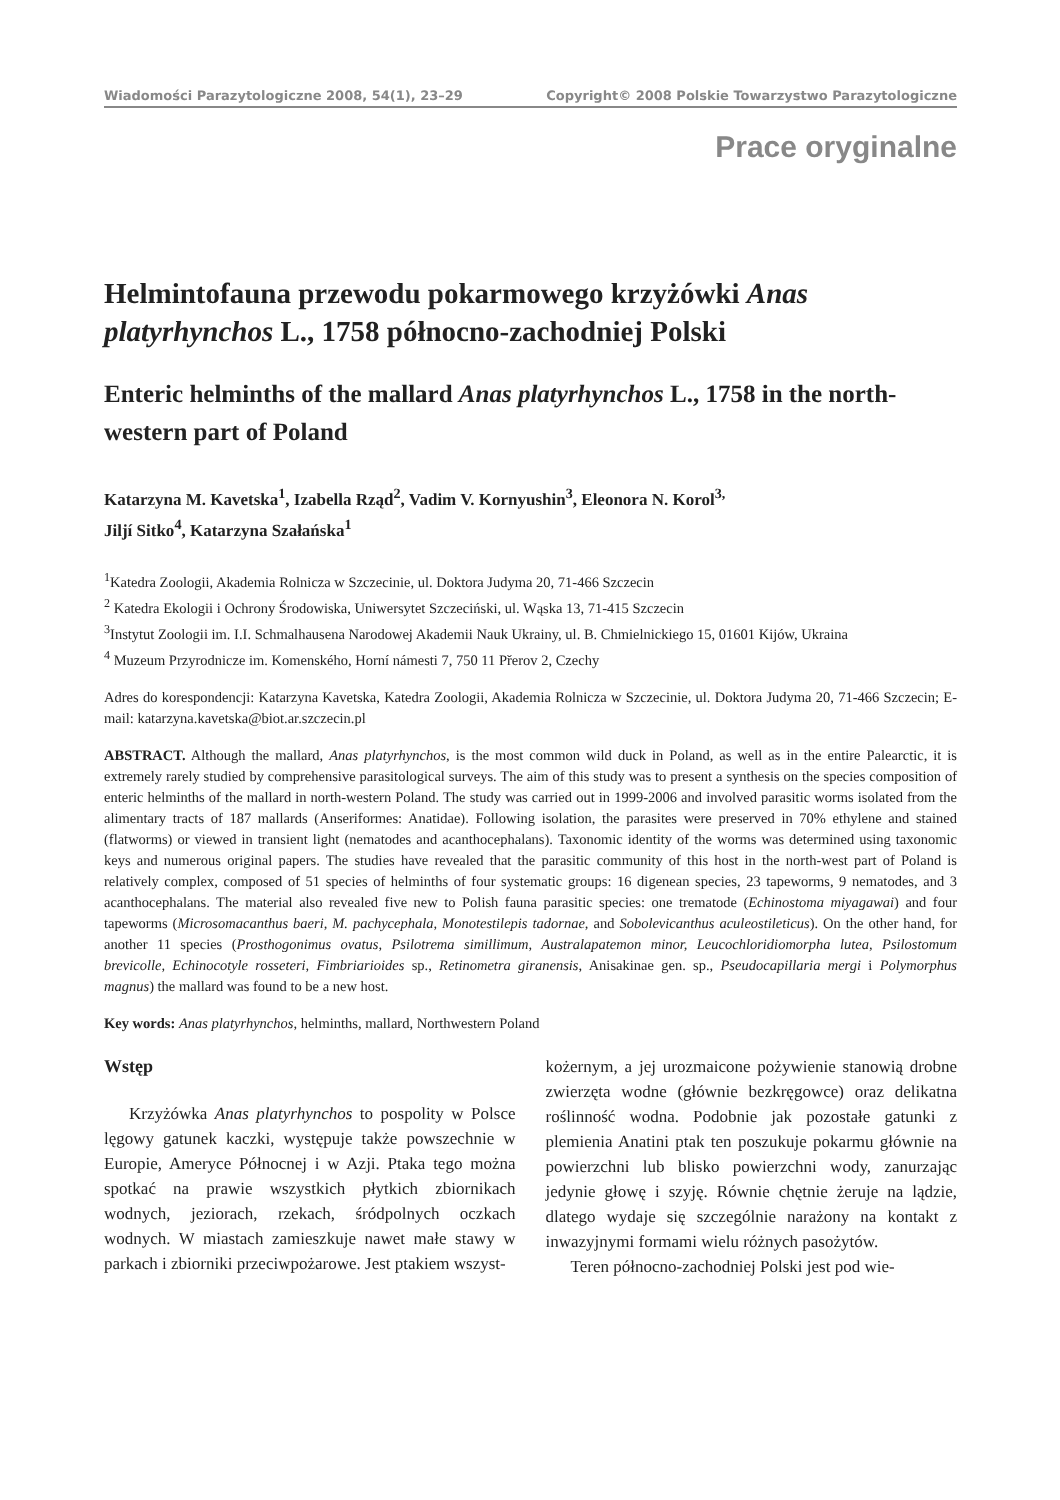Wiadomości Parazytologiczne 2008, 54(1), 23–29 Copyright© 2008 Polskie Towarzystwo Parazytologiczne
Prace oryginalne
Helmintofauna przewodu pokarmowego krzyżówki Anas platyrhynchos L., 1758 północno-zachodniej Polski
Enteric helminths of the mallard Anas platyrhynchos L., 1758 in the north-western part of Poland
Katarzyna M. Kavetska<sup>1</sup>, Izabella Rząd<sup>2</sup>, Vadim V. Kornyushin<sup>3</sup>, Eleonora N. Korol<sup>3,</sup>
Jiljí Sitko<sup>4</sup>, Katarzyna Szałańska<sup>1</sup>
<sup>1</sup> Katedra Zoologii, Akademia Rolnicza w Szczecinie, ul. Doktora Judyma 20, 71-466 Szczecin
<sup>2</sup> Katedra Ekologii i Ochrony Środowiska, Uniwersytet Szczeciński, ul. Wąska 13, 71-415 Szczecin
<sup>3</sup> Instytut Zoologii im. I.I. Schmalhausena Narodowej Akademii Nauk Ukrainy, ul. B. Chmielnickiego 15, 01601 Kijów, Ukraina
<sup>4</sup> Muzeum Przyrodnicze im. Komenského, Horní námesti 7, 750 11 Přerov 2, Czechy
Adres do korespondencji: Katarzyna Kavetska, Katedra Zoologii, Akademia Rolnicza w Szczecinie, ul. Doktora Judyma 20, 71-466 Szczecin; E-mail: katarzyna.kavetska@biot.ar.szczecin.pl
ABSTRACT. Although the mallard, Anas platyrhynchos, is the most common wild duck in Poland, as well as in the entire Palearctic, it is extremely rarely studied by comprehensive parasitological surveys. The aim of this study was to present a synthesis on the species composition of enteric helminths of the mallard in north-western Poland. The study was carried out in 1999-2006 and involved parasitic worms isolated from the alimentary tracts of 187 mallards (Anseriformes: Anatidae). Following isolation, the parasites were preserved in 70% ethylene and stained (flatworms) or viewed in transient light (nematodes and acanthocephalans). Taxonomic identity of the worms was determined using taxonomic keys and numerous original papers. The studies have revealed that the parasitic community of this host in the north-west part of Poland is relatively complex, composed of 51 species of helminths of four systematic groups: 16 digenean species, 23 tapeworms, 9 nematodes, and 3 acanthocephalans. The material also revealed five new to Polish fauna parasitic species: one trematode (Echinostoma miyagawai) and four tapeworms (Microsomacanthus baeri, M. pachycephala, Monotestilepis tadornae, and Sobolevicanthus aculeostileticus). On the other hand, for another 11 species (Prosthogonimus ovatus, Psilotrema simillimum, Australapatemon minor, Leucochloridiomorpha lutea, Psilostomum brevicolle, Echinocotyle rosseteri, Fimbriarioides sp., Retinometra giranensis, Anisakinae gen. sp., Pseudocapillaria mergi i Polymorphus magnus) the mallard was found to be a new host.
Key words: Anas platyrhynchos, helminths, mallard, Northwestern Poland
Wstęp
Krzyżówka Anas platyrhynchos to pospolity w Polsce lęgowy gatunek kaczki, występuje także powszechnie w Europie, Ameryce Północnej i w Azji. Ptaka tego można spotkać na prawie wszystkich płytkich zbiornikach wodnych, jeziorach, rzekach, śródpolnych oczkach wodnych. W miastach zamieszkuje nawet małe stawy w parkach i zbiorniki przeciwpożarowe. Jest ptakiem wszyst-
kożernym, a jej urozmaicone pożywienie stanowią drobne zwierzęta wodne (głównie bezkręgowce) oraz delikatna roślinność wodna. Podobnie jak pozostałe gatunki z plemienia Anatini ptak ten poszukuje pokarmu głównie na powierzchni lub blisko powierzchni wody, zanurzając jedynie głowę i szyję. Równie chętnie żeruje na lądzie, dlatego wydaje się szczególnie narażony na kontakt z inwazyjnymi formami wielu różnych pasożytów.
Teren północno-zachodniej Polski jest pod wie-